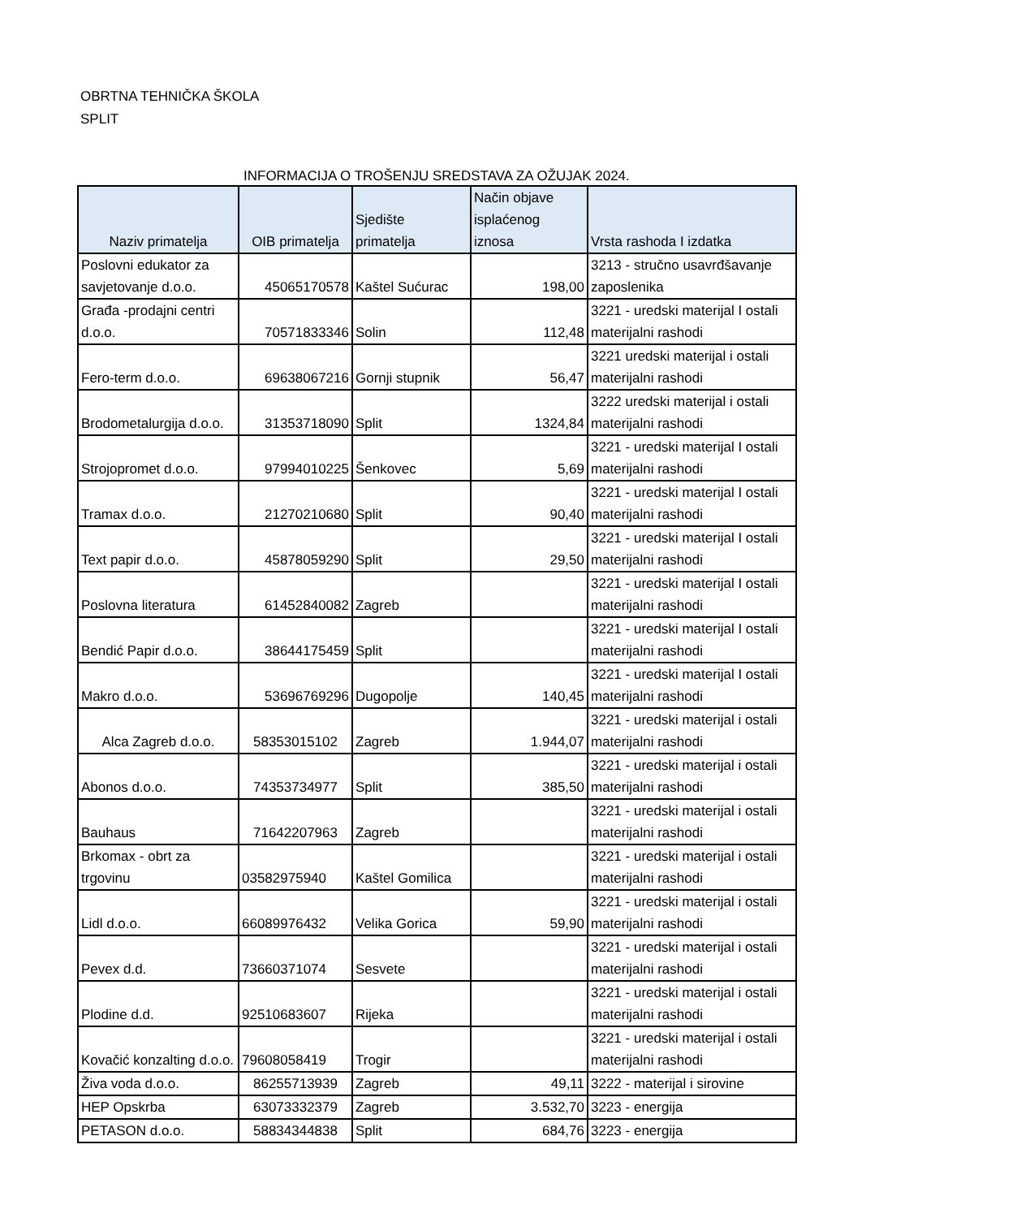OBRTNA TEHNIČKA ŠKOLA
SPLIT
INFORMACIJA O TROŠENJU SREDSTAVA ZA OŽUJAK 2024.
| Naziv primatelja | OIB primatelja | Sjedište primatelja | Način objave isplaćenog iznosa | Vrsta rashoda I izdatka |
| --- | --- | --- | --- | --- |
| Poslovni edukator za savjetovanje d.o.o. | 45065170578 | Kaštel Sućurac | 198,00 | 3213 - stručno usavrđšavanje zaposlenika |
| Građa -prodajni centri d.o.o. | 70571833346 | Solin | 112,48 | 3221 - uredski materijal I ostali materijalni rashodi |
| Fero-term d.o.o. | 69638067216 | Gornji stupnik | 56,47 | 3221 uredski materijal i ostali materijalni rashodi |
| Brodometalurgija d.o.o. | 31353718090 | Split | 1324,84 | 3222 uredski materijal i ostali materijalni rashodi |
| Strojopromet d.o.o. | 97994010225 | Šenkovec | 5,69 | 3221 - uredski materijal I ostali materijalni rashodi |
| Tramax d.o.o. | 21270210680 | Split | 90,40 | 3221 - uredski materijal I ostali materijalni rashodi |
| Text papir d.o.o. | 45878059290 | Split | 29,50 | 3221 - uredski materijal I ostali materijalni rashodi |
| Poslovna literatura | 61452840082 | Zagreb | | 3221 - uredski materijal I ostali materijalni rashodi |
| Bendić Papir d.o.o. | 38644175459 | Split | | 3221 - uredski materijal I ostali materijalni rashodi |
| Makro d.o.o. | 53696769296 | Dugopolje | 140,45 | 3221 - uredski materijal I ostali materijalni rashodi |
| Alca Zagreb d.o.o. | 58353015102 | Zagreb | 1.944,07 | 3221 - uredski materijal i ostali materijalni rashodi |
| Abonos d.o.o. | 74353734977 | Split | 385,50 | 3221 - uredski materijal i ostali materijalni rashodi |
| Bauhaus | 71642207963 | Zagreb | | 3221 - uredski materijal i ostali materijalni rashodi |
| Brkomax - obrt za trgovinu | 03582975940 | Kaštel Gomilica | | 3221 - uredski materijal i ostali materijalni rashodi |
| Lidl d.o.o. | 66089976432 | Velika Gorica | 59,90 | 3221 - uredski materijal i ostali materijalni rashodi |
| Pevex d.d. | 73660371074 | Sesvete | | 3221 - uredski materijal i ostali materijalni rashodi |
| Plodine d.d. | 92510683607 | Rijeka | | 3221 - uredski materijal i ostali materijalni rashodi |
| Kovačić konzalting d.o.o. | 79608058419 | Trogir | | 3221 - uredski materijal i ostali materijalni rashodi |
| Živa voda d.o.o. | 86255713939 | Zagreb | 49,11 | 3222 - materijal i sirovine |
| HEP Opskrba | 63073332379 | Zagreb | 3.532,70 | 3223 - energija |
| PETASON d.o.o. | 58834344838 | Split | 684,76 | 3223 - energija |